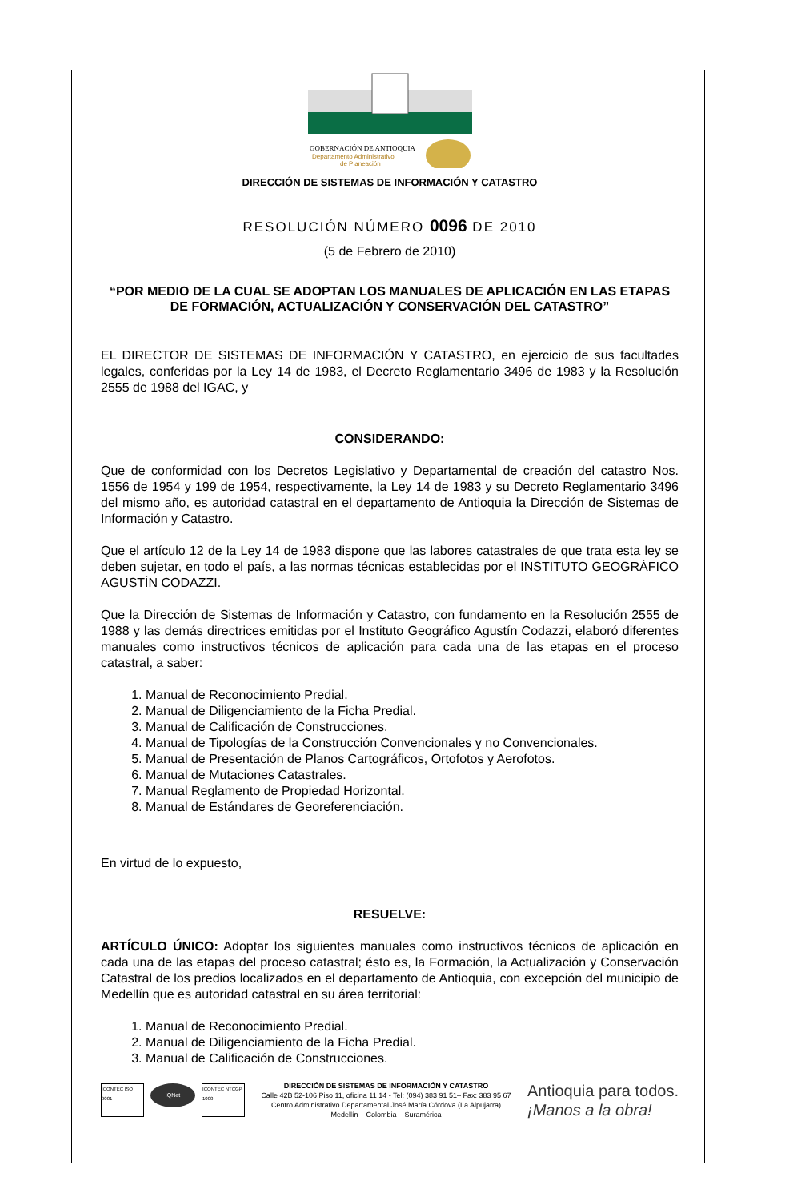GOBERNACIÓN DE ANTIOQUIA
Departamento Administrativo
de Planeación
DIRECCIÓN DE SISTEMAS DE INFORMACIÓN Y CATASTRO
RESOLUCIÓN NÚMERO 0096 DE 2010
(5 de Febrero de 2010)
“POR MEDIO DE LA CUAL SE ADOPTAN LOS MANUALES DE APLICACIÓN EN LAS ETAPAS DE FORMACIÓN, ACTUALIZACIÓN Y CONSERVACIÓN DEL CATASTRO”
EL DIRECTOR DE SISTEMAS DE INFORMACIÓN Y CATASTRO, en ejercicio de sus facultades legales, conferidas por la Ley 14 de 1983, el Decreto Reglamentario 3496 de 1983 y la Resolución 2555 de 1988 del IGAC, y
CONSIDERANDO:
Que de conformidad con los Decretos Legislativo y Departamental de creación del catastro Nos. 1556 de 1954 y 199 de 1954, respectivamente, la Ley 14 de 1983 y su Decreto Reglamentario 3496 del mismo año, es autoridad catastral en el departamento de Antioquia la Dirección de Sistemas de Información y Catastro.
Que el artículo 12 de la Ley 14 de 1983 dispone que las labores catastrales de que trata esta ley se deben sujetar, en todo el país, a las normas técnicas establecidas por el INSTITUTO GEOGRÁFICO AGUSTÍN CODAZZI.
Que la Dirección de Sistemas de Información y Catastro, con fundamento en la Resolución 2555 de 1988 y las demás directrices emitidas por el Instituto Geográfico Agustín Codazzi, elaboró diferentes manuales como instructivos técnicos de aplicación para cada una de las etapas en el proceso catastral, a saber:
1. Manual de Reconocimiento Predial.
2. Manual de Diligenciamiento de la Ficha Predial.
3. Manual de Calificación de Construcciones.
4. Manual de Tipologías de la Construcción Convencionales y no Convencionales.
5. Manual de Presentación de Planos Cartográficos, Ortofotos y Aerofotos.
6. Manual de Mutaciones Catastrales.
7. Manual Reglamento de Propiedad Horizontal.
8. Manual de Estándares de Georeferenciación.
En virtud de lo expuesto,
RESUELVE:
ARTÍCULO ÚNICO: Adoptar los siguientes manuales como instructivos técnicos de aplicación en cada una de las etapas del proceso catastral; ésto es, la Formación, la Actualización y Conservación Catastral de los predios localizados en el departamento de Antioquia, con excepción del municipio de Medellín que es autoridad catastral en su área territorial:
1. Manual de Reconocimiento Predial.
2. Manual de Diligenciamiento de la Ficha Predial.
3. Manual de Calificación de Construcciones.
ICONTEC ISO 9001
IQNet
ICONTEC NTCGP 1000
DIRECCIÓN DE SISTEMAS DE INFORMACIÓN Y CATASTRO
Calle 42B 52-106 Piso 11, oficina 11 14 - Tel: (094) 383 91 51– Fax: 383 95 67
Centro Administrativo Departamental José María Córdova (La Alpujarra)
Medellín – Colombia – Suramérica
Antioquia para todos.
¡Manos a la obra!